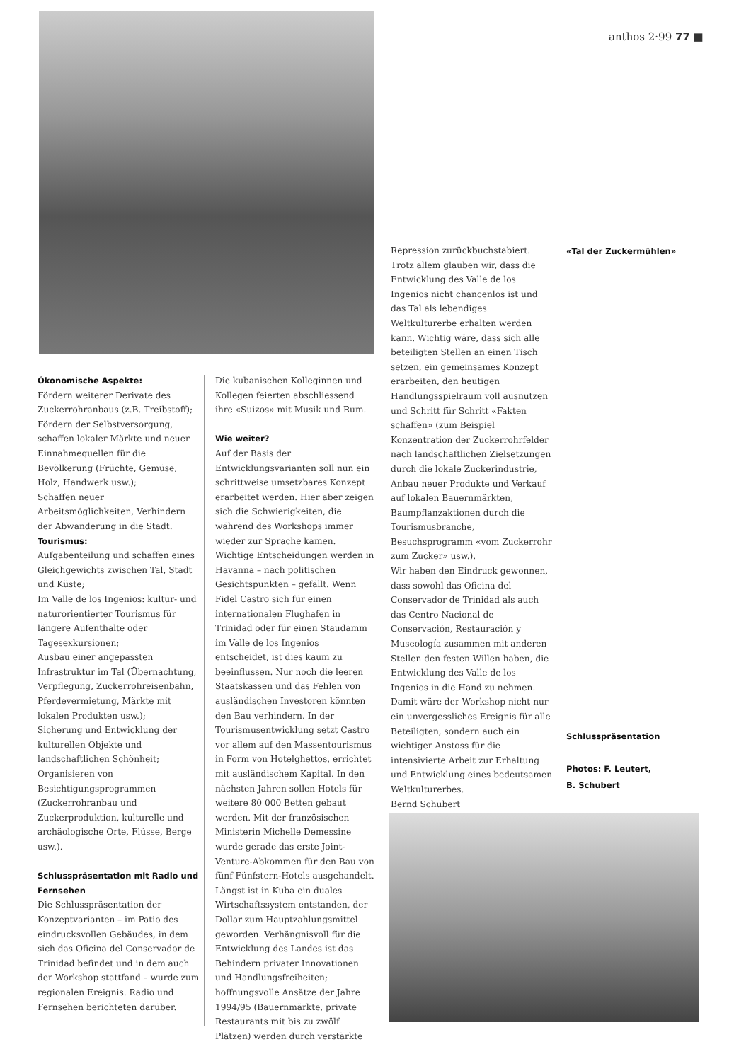anthos 2·99 77 ■
«Tal der Zuckermühlen»
Ökonomische Aspekte:
Fördern weiterer Derivate des Zuckerrohranbaus (z.B. Treibstoff);
Fördern der Selbstversorgung, schaffen lokaler Märkte und neuer Einnahmequellen für die Bevölkerung (Früchte, Gemüse, Holz, Handwerk usw.);
Schaffen neuer Arbeitsmöglichkeiten, Verhindern der Abwanderung in die Stadt.
Tourismus:
Aufgabenteilung und schaffen eines Gleichgewichts zwischen Tal, Stadt und Küste;
Im Valle de los Ingenios: kultur- und naturorientierter Tourismus für längere Aufenthalte oder Tagesexkursionen;
Ausbau einer angepassten Infrastruktur im Tal (Übernachtung, Verpflegung, Zuckerrohreisenbahn, Pferdevermietung, Märkte mit lokalen Produkten usw.);
Sicherung und Entwicklung der kulturellen Objekte und landschaftlichen Schönheit;
Organisieren von Besichtigungsprogrammen (Zuckerrohranbau und Zuckerproduktion, kulturelle und archäologische Orte, Flüsse, Berge usw.).
Schlusspräsentation mit Radio und Fernsehen
Die Schlusspräsentation der Konzeptvarianten – im Patio des eindrucksvollen Gebäudes, in dem sich das Oficina del Conservador de Trinidad befindet und in dem auch der Workshop stattfand – wurde zum regionalen Ereignis. Radio und Fernsehen berichteten darüber.
Die kubanischen Kolleginnen und Kollegen feierten abschliessend ihre «Suizos» mit Musik und Rum.
Wie weiter?
Auf der Basis der Entwicklungsvarianten soll nun ein schrittweise umsetzbares Konzept erarbeitet werden. Hier aber zeigen sich die Schwierigkeiten, die während des Workshops immer wieder zur Sprache kamen. Wichtige Entscheidungen werden in Havanna – nach politischen Gesichtspunkten – gefällt. Wenn Fidel Castro sich für einen internationalen Flughafen in Trinidad oder für einen Staudamm im Valle de los Ingenios entscheidet, ist dies kaum zu beeinflussen. Nur noch die leeren Staatskassen und das Fehlen von ausländischen Investoren könnten den Bau verhindern. In der Tourismusentwicklung setzt Castro vor allem auf den Massentourismus in Form von Hotelghettos, errichtet mit ausländischem Kapital. In den nächsten Jahren sollen Hotels für weitere 80 000 Betten gebaut werden. Mit der französischen Ministerin Michelle Demessine wurde gerade das erste Joint-Venture-Abkommen für den Bau von fünf Fünfstern-Hotels ausgehandelt. Längst ist in Kuba ein duales Wirtschaftssystem entstanden, der Dollar zum Hauptzahlungsmittel geworden. Verhängnisvoll für die Entwicklung des Landes ist das Behindern privater Innovationen und Handlungsfreiheiten; hoffnungsvolle Ansätze der Jahre 1994/95 (Bauernmärkte, private Restaurants mit bis zu zwölf Plätzen) werden durch verstärkte
Repression zurückbuchstabiert. Trotz allem glauben wir, dass die Entwicklung des Valle de los Ingenios nicht chancenlos ist und das Tal als lebendiges Weltkulturerbe erhalten werden kann. Wichtig wäre, dass sich alle beteiligten Stellen an einen Tisch setzen, ein gemeinsames Konzept erarbeiten, den heutigen Handlungsspielraum voll ausnutzen und Schritt für Schritt «Fakten schaffen» (zum Beispiel Konzentration der Zuckerrohrfelder nach landschaftlichen Zielsetzungen durch die lokale Zuckerindustrie, Anbau neuer Produkte und Verkauf auf lokalen Bauernmärkten, Baumpflanzaktionen durch die Tourismusbranche, Besuchsprogramm «vom Zuckerrohr zum Zucker» usw.).
Wir haben den Eindruck gewonnen, dass sowohl das Oficina del Conservador de Trinidad als auch das Centro Nacional de Conservación, Restauración y Museología zusammen mit anderen Stellen den festen Willen haben, die Entwicklung des Valle de los Ingenios in die Hand zu nehmen. Damit wäre der Workshop nicht nur ein unvergessliches Ereignis für alle Beteiligten, sondern auch ein wichtiger Anstoss für die intensivierte Arbeit zur Erhaltung und Entwicklung eines bedeutsamen Weltkulturerbes.
Bernd Schubert
Schlusspräsentation
Photos: F. Leutert,
B. Schubert